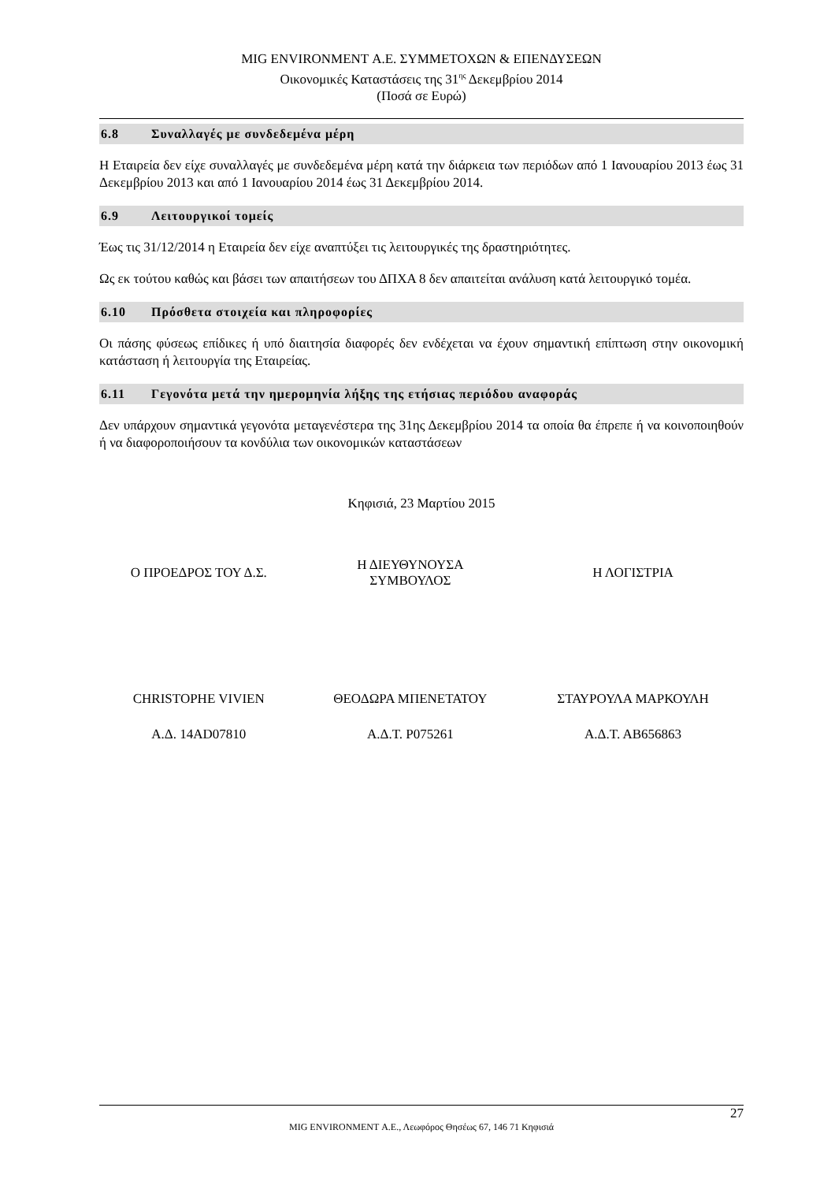MIG ENVIRONMENT Α.Ε. ΣΥΜΜΕΤΟΧΩΝ & ΕΠΕΝΔΥΣΕΩΝ
Οικονομικές Καταστάσεις της 31<sup>ης</sup> Δεκεμβρίου 2014
(Ποσά σε Ευρώ)
6.8 Συναλλαγές με συνδεδεμένα μέρη
Η Εταιρεία δεν είχε συναλλαγές με συνδεδεμένα μέρη κατά την διάρκεια των περιόδων από 1 Ιανουαρίου 2013 έως 31 Δεκεμβρίου 2013 και από 1 Ιανουαρίου 2014 έως 31 Δεκεμβρίου 2014.
6.9 Λειτουργικοί τομείς
Έως τις 31/12/2014 η Εταιρεία δεν είχε αναπτύξει τις λειτουργικές της δραστηριότητες.
Ως εκ τούτου καθώς και βάσει των απαιτήσεων του ΔΠΧΑ 8 δεν απαιτείται ανάλυση κατά λειτουργικό τομέα.
6.10 Πρόσθετα στοιχεία και πληροφορίες
Οι πάσης φύσεως επίδικες ή υπό διαιτησία διαφορές δεν ενδέχεται να έχουν σημαντική επίπτωση στην οικονομική κατάσταση ή λειτουργία της Εταιρείας.
6.11 Γεγονότα μετά την ημερομηνία λήξης της ετήσιας περιόδου αναφοράς
Δεν υπάρχουν σημαντικά γεγονότα μεταγενέστερα της 31ης Δεκεμβρίου 2014 τα οποία θα έπρεπε ή να κοινοποιηθούν ή να διαφοροποιήσουν τα κονδύλια των οικονομικών καταστάσεων
Κηφισιά, 23 Μαρτίου 2015
| Ο ΠΡΟΕΔΡΟΣ ΤΟΥ Δ.Σ. | Η ΔΙΕΥΘΥΝΟΥΣΑ ΣΥΜΒΟΥΛΟΣ | Η ΛΟΓΙΣΤΡΙΑ |
| CHRISTOPHE VIVIEN | ΘΕΟΔΩΡΑ ΜΠΕΝΕΤΑΤΟΥ | ΣΤΑΥΡΟΥΛΑ ΜΑΡΚΟΥΛΗ |
| Α.Δ. 14AD07810 | Α.Δ.Τ. Ρ075261 | Α.Δ.Τ. ΑΒ656863 |
27
MIG ENVIRONMENT Α.Ε., Λεωφόρος Θησέως 67, 146 71 Κηφισιά